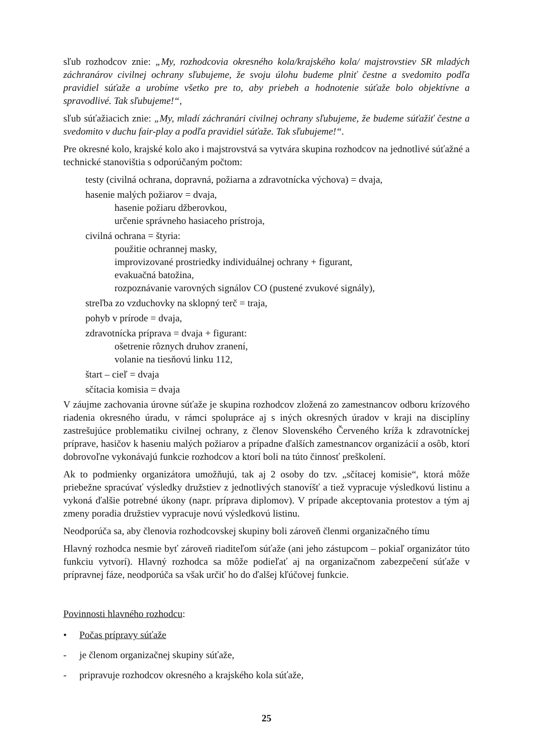sľub rozhodcov znie: „My, rozhodcovia okresného kola/krajského kola/ majstrovstiev SR mladých záchranárov civilnej ochrany sľubujeme, že svoju úlohu budeme plniť čestne a svedomito podľa pravidiel súťaže a urobíme všetko pre to, aby priebeh a hodnotenie súťaže bolo objektívne a spravodlivé. Tak sľubujeme!“,
sľub súťažiacich znie: „My, mladí záchranári civilnej ochrany sľubujeme, že budeme súťažiť čestne a svedomito v duchu fair-play a podľa pravidiel súťaže. Tak sľubujeme!“.
Pre okresné kolo, krajské kolo ako i majstrovstvá sa vytvára skupina rozhodcov na jednotlivé súťažné a technické stanovištia s odporúčaným počtom:
testy (civilná ochrana, dopravná, požiarna a zdravotnícka výchova) = dvaja,
hasenie malých požiarov = dvaja,
hasenie požiaru džberovkou,
určenie správneho hasiaceho prístroja,
civilná ochrana = štyria:
použitie ochrannej masky,
improvizované prostriedky individuálnej ochrany + figurant,
evakuačná batožina,
rozpoznávanie varovných signálov CO (pustené zvukové signály),
streľba zo vzduchovky na sklopný terč = traja,
pohyb v prírode = dvaja,
zdravotnícka príprava = dvaja + figurant:
ošetrenie rôznych druhov zranení,
volanie na tiesňovú linku 112,
štart – cieľ = dvaja
sčítacia komisia = dvaja
V záujme zachovania úrovne súťaže je skupina rozhodcov zložená zo zamestnancov odboru krízového riadenia okresného úradu, v rámci spolupráce aj s iných okresných úradov v kraji na disciplíny zastrešujúce problematiku civilnej ochrany, z členov Slovenského Červeného kríža k zdravotníckej príprave, hasičov k haseniu malých požiarov a prípadne ďalších zamestnancov organizácií a osôb, ktorí dobrovoľne vykonávajú funkcie rozhodcov a ktorí boli na túto činnosť preškolení.
Ak to podmienky organizátora umožňujú, tak aj 2 osoby do tzv. „sčítacej komisie“, ktorá môže priebežne spracúvať výsledky družstiev z jednotlivých stanovíšť a tiež vypracuje výsledkovú listinu a vykoná ďalšie potrebné úkony (napr. príprava diplomov). V prípade akceptovania protestov a tým aj zmeny poradia družstiev vypracuje novú výsledkovú listinu.
Neodporúča sa, aby členovia rozhodcovskej skupiny boli zároveň členmi organizačného tímu
Hlavný rozhodca nesmie byť zároveň riaditeľom súťaže (ani jeho zástupcom – pokiaľ organizátor túto funkciu vytvorí). Hlavný rozhodca sa môže podieľať aj na organizačnom zabezpečení súťaže v prípravnej fáze, neodporúča sa však určiť ho do ďalšej kľúčovej funkcie.
Povinnosti hlavného rozhodcu:
• Počas prípravy súťaže
- je členom organizačnej skupiny súťaže,
- pripravuje rozhodcov okresného a krajského kola súťaže,
25